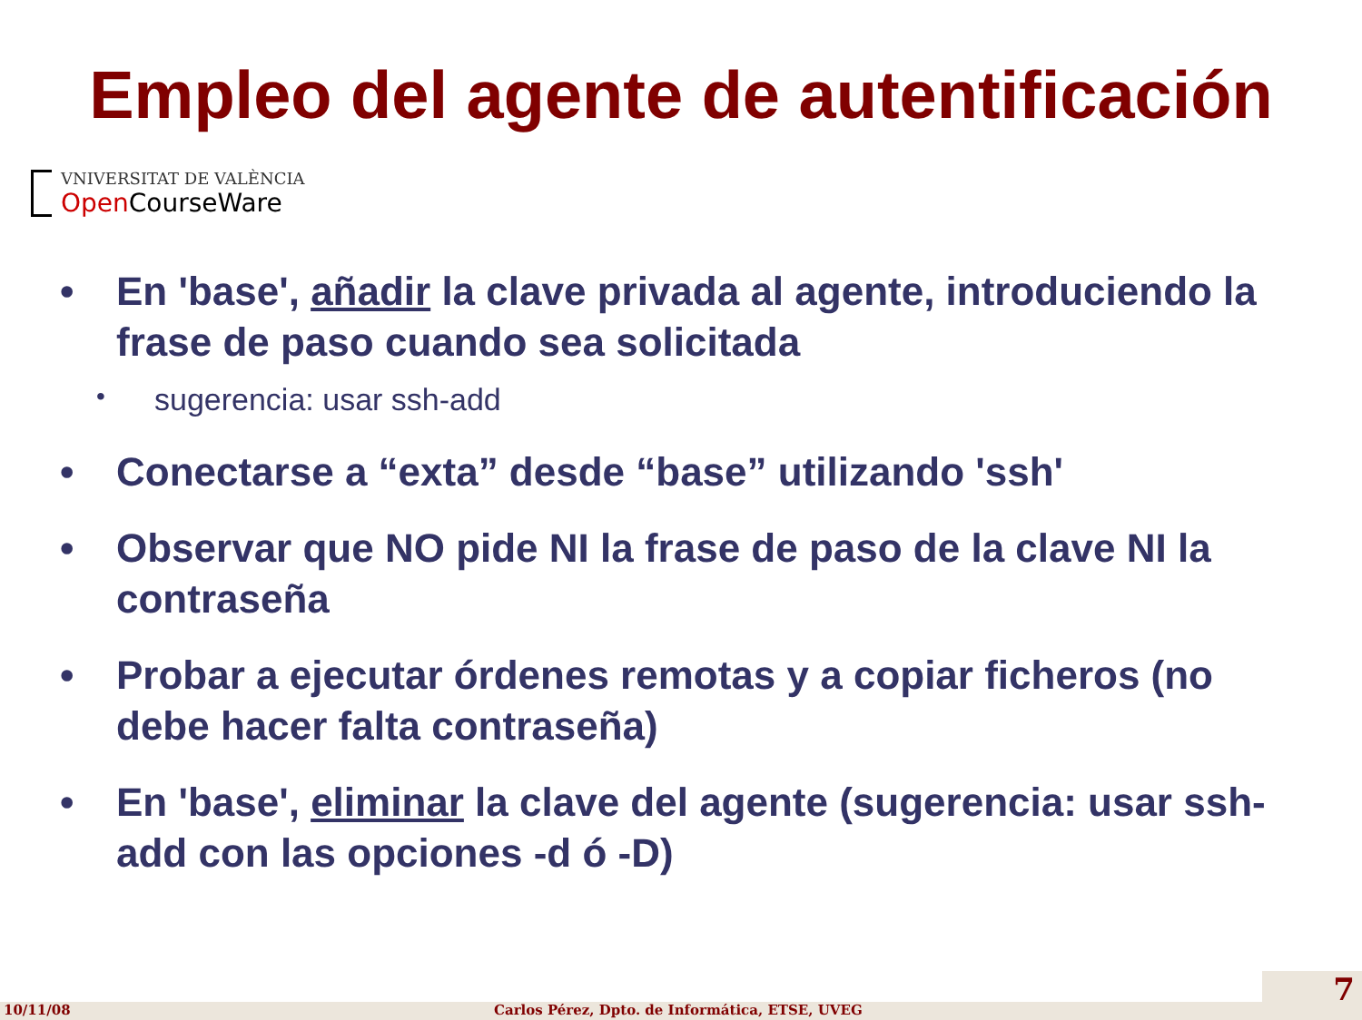Empleo del agente de autentificación
VNIVERSITAT DE VALÈNCIA
Open CourseWare
• En 'base', añadir la clave privada al agente, introduciendo la frase de paso cuando sea solicitada
• sugerencia: usar ssh-add
• Conectarse a “exta” desde “base” utilizando 'ssh'
• Observar que NO pide NI la frase de paso de la clave NI la contraseña
• Probar a ejecutar órdenes remotas y a copiar ficheros (no debe hacer falta contraseña)
• En 'base', eliminar la clave del agente (sugerencia: usar ssh-add con las opciones -d ó -D)
10/11/08 Carlos Pérez, Dpto. de Informática, ETSE, UVEG 7